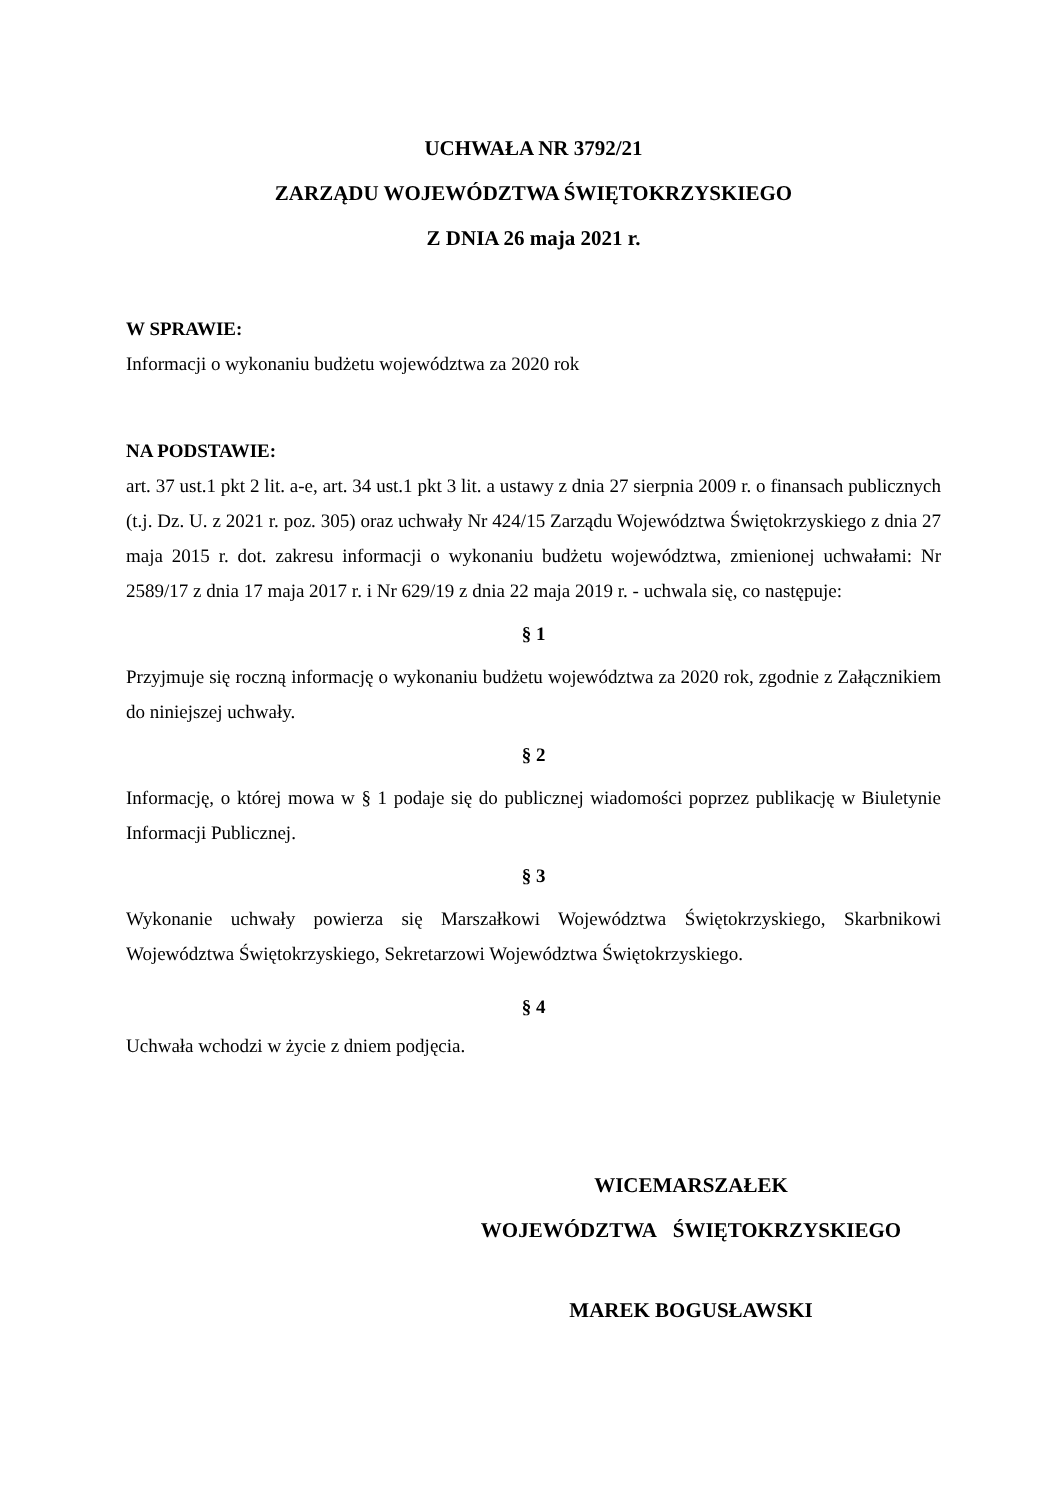UCHWAŁA NR 3792/21
ZARZĄDU WOJEWÓDZTWA ŚWIĘTOKRZYSKIEGO
Z DNIA 26 maja 2021 r.
W SPRAWIE:
Informacji o wykonaniu budżetu województwa za 2020 rok
NA PODSTAWIE:
art. 37 ust.1 pkt 2 lit. a-e, art. 34 ust.1 pkt 3 lit. a ustawy z dnia 27 sierpnia 2009 r. o finansach publicznych (t.j. Dz. U. z 2021 r. poz. 305) oraz uchwały Nr 424/15 Zarządu Województwa Świętokrzyskiego z dnia 27 maja 2015 r. dot. zakresu informacji o wykonaniu budżetu województwa, zmienionej uchwałami: Nr 2589/17 z dnia 17 maja 2017 r. i Nr 629/19 z dnia 22 maja 2019 r. - uchwala się, co następuje:
§ 1
Przyjmuje się roczną informację o wykonaniu budżetu województwa za 2020 rok, zgodnie z Załącznikiem do niniejszej uchwały.
§ 2
Informację, o której mowa w § 1 podaje się do publicznej wiadomości poprzez publikację w Biuletynie Informacji Publicznej.
§ 3
Wykonanie uchwały powierza się Marszałkowi Województwa Świętokrzyskiego, Skarbnikowi Województwa Świętokrzyskiego, Sekretarzowi Województwa Świętokrzyskiego.
§ 4
Uchwała wchodzi w życie z dniem podjęcia.
WICEMARSZAŁEK
WOJEWÓDZTWA ŚWIĘTOKRZYSKIEGO
MAREK BOGUSŁAWSKI